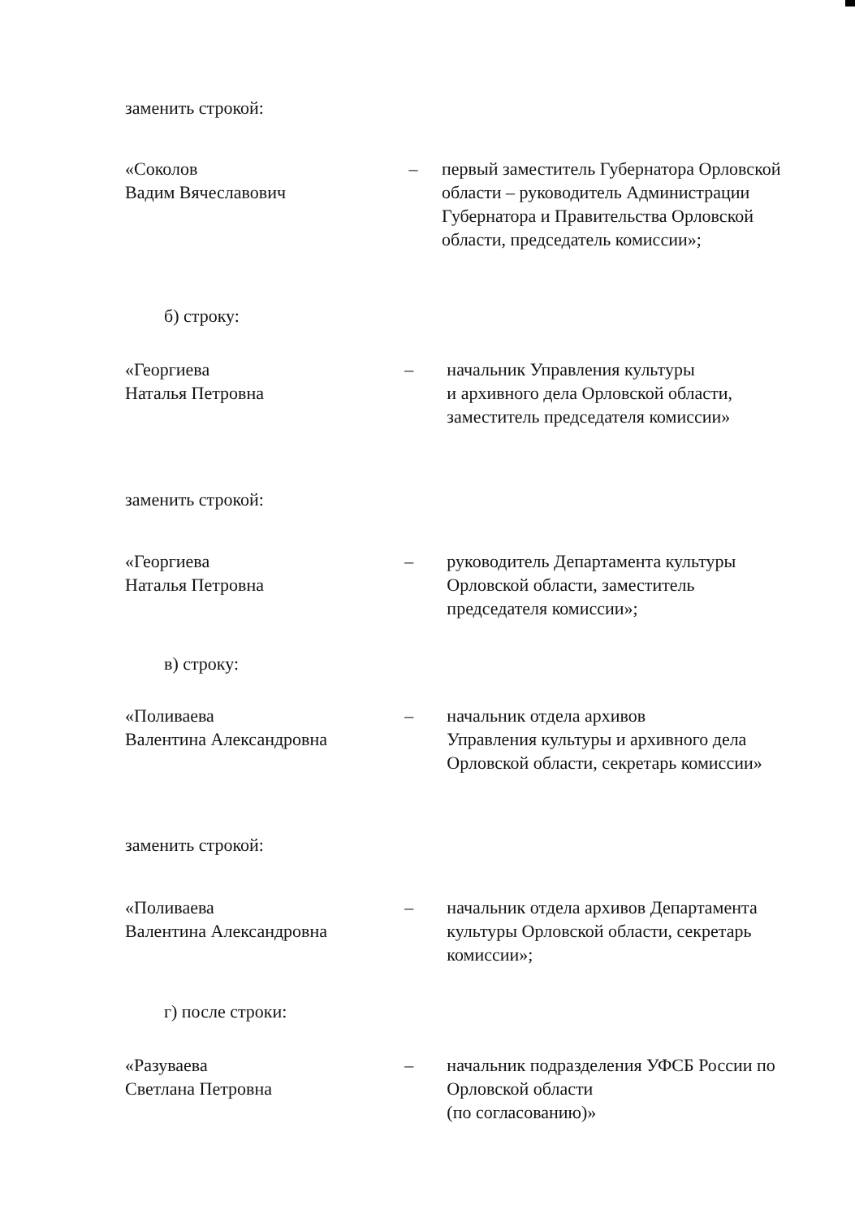заменить строкой:
«Соколов
Вадим Вячеславович
– первый заместитель Губернатора Орловской области – руководитель Администрации Губернатора и Правительства Орловской области, председатель комиссии»;
б) строку:
«Георгиева
Наталья Петровна
– начальник Управления культуры
и архивного дела Орловской области, заместитель председателя комиссии»
заменить строкой:
«Георгиева
Наталья Петровна
– руководитель Департамента культуры Орловской области, заместитель председателя комиссии»;
в) строку:
«Поливаева
Валентина Александровна
– начальник отдела архивов
Управления культуры и архивного дела Орловской области, секретарь комиссии»
заменить строкой:
«Поливаева
Валентина Александровна
– начальник отдела архивов Департамента культуры Орловской области, секретарь комиссии»;
г) после строки:
«Разуваева
Светлана Петровна
– начальник подразделения УФСБ России по Орловской области
(по согласованию)»